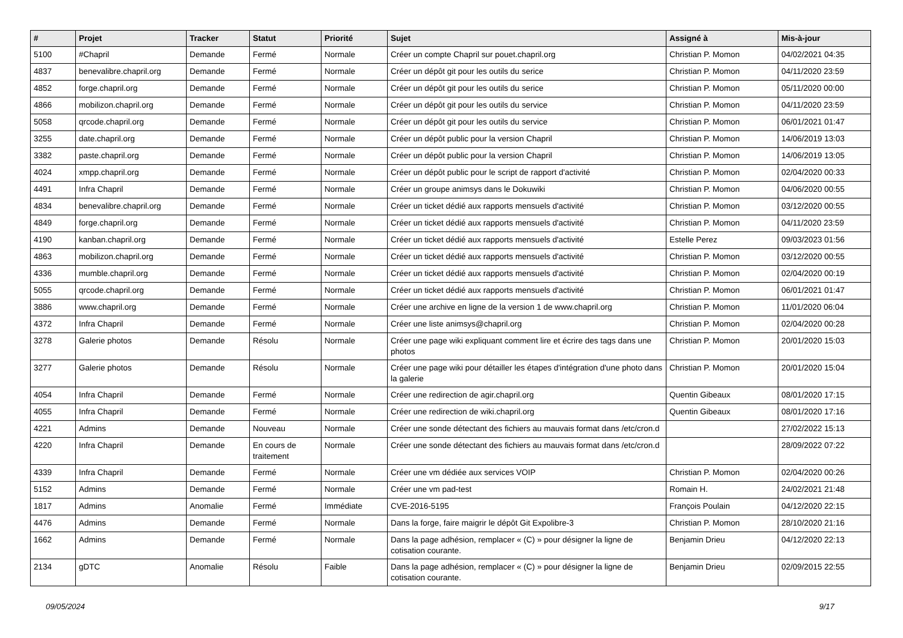| # | Projet | Tracker | Statut | Priorité | Sujet | Assigné à | Mis-à-jour |
| --- | --- | --- | --- | --- | --- | --- | --- |
| 5100 | #Chapril | Demande | Fermé | Normale | Créer un compte Chapril sur pouet.chapril.org | Christian P. Momon | 04/02/2021 04:35 |
| 4837 | benevalibre.chapril.org | Demande | Fermé | Normale | Créer un dépôt git pour les outils du serice | Christian P. Momon | 04/11/2020 23:59 |
| 4852 | forge.chapril.org | Demande | Fermé | Normale | Créer un dépôt git pour les outils du serice | Christian P. Momon | 05/11/2020 00:00 |
| 4866 | mobilizon.chapril.org | Demande | Fermé | Normale | Créer un dépôt git pour les outils du service | Christian P. Momon | 04/11/2020 23:59 |
| 5058 | qrcode.chapril.org | Demande | Fermé | Normale | Créer un dépôt git pour les outils du service | Christian P. Momon | 06/01/2021 01:47 |
| 3255 | date.chapril.org | Demande | Fermé | Normale | Créer un dépôt public pour la version Chapril | Christian P. Momon | 14/06/2019 13:03 |
| 3382 | paste.chapril.org | Demande | Fermé | Normale | Créer un dépôt public pour la version Chapril | Christian P. Momon | 14/06/2019 13:05 |
| 4024 | xmpp.chapril.org | Demande | Fermé | Normale | Créer un dépôt public pour le script de rapport d'activité | Christian P. Momon | 02/04/2020 00:33 |
| 4491 | Infra Chapril | Demande | Fermé | Normale | Créer un groupe animsys dans le Dokuwiki | Christian P. Momon | 04/06/2020 00:55 |
| 4834 | benevalibre.chapril.org | Demande | Fermé | Normale | Créer un ticket dédié aux rapports mensuels d'activité | Christian P. Momon | 03/12/2020 00:55 |
| 4849 | forge.chapril.org | Demande | Fermé | Normale | Créer un ticket dédié aux rapports mensuels d'activité | Christian P. Momon | 04/11/2020 23:59 |
| 4190 | kanban.chapril.org | Demande | Fermé | Normale | Créer un ticket dédié aux rapports mensuels d'activité | Estelle Perez | 09/03/2023 01:56 |
| 4863 | mobilizon.chapril.org | Demande | Fermé | Normale | Créer un ticket dédié aux rapports mensuels d'activité | Christian P. Momon | 03/12/2020 00:55 |
| 4336 | mumble.chapril.org | Demande | Fermé | Normale | Créer un ticket dédié aux rapports mensuels d'activité | Christian P. Momon | 02/04/2020 00:19 |
| 5055 | qrcode.chapril.org | Demande | Fermé | Normale | Créer un ticket dédié aux rapports mensuels d'activité | Christian P. Momon | 06/01/2021 01:47 |
| 3886 | www.chapril.org | Demande | Fermé | Normale | Créer une archive en ligne de la version 1 de www.chapril.org | Christian P. Momon | 11/01/2020 06:04 |
| 4372 | Infra Chapril | Demande | Fermé | Normale | Créer une liste animsys@chapril.org | Christian P. Momon | 02/04/2020 00:28 |
| 3278 | Galerie photos | Demande | Résolu | Normale | Créer une page wiki expliquant comment lire et écrire des tags dans une photos | Christian P. Momon | 20/01/2020 15:03 |
| 3277 | Galerie photos | Demande | Résolu | Normale | Créer une page wiki pour détailler les étapes d'intégration d'une photo dans la galerie | Christian P. Momon | 20/01/2020 15:04 |
| 4054 | Infra Chapril | Demande | Fermé | Normale | Créer une redirection de agir.chapril.org | Quentin Gibeaux | 08/01/2020 17:15 |
| 4055 | Infra Chapril | Demande | Fermé | Normale | Créer une redirection de wiki.chapril.org | Quentin Gibeaux | 08/01/2020 17:16 |
| 4221 | Admins | Demande | Nouveau | Normale | Créer une sonde détectant des fichiers au mauvais format dans /etc/cron.d | | 27/02/2022 15:13 |
| 4220 | Infra Chapril | Demande | En cours de traitement | Normale | Créer une sonde détectant des fichiers au mauvais format dans /etc/cron.d | | 28/09/2022 07:22 |
| 4339 | Infra Chapril | Demande | Fermé | Normale | Créer une vm dédiée aux services VOIP | Christian P. Momon | 02/04/2020 00:26 |
| 5152 | Admins | Demande | Fermé | Normale | Créer une vm pad-test | Romain H. | 24/02/2021 21:48 |
| 1817 | Admins | Anomalie | Fermé | Immédiate | CVE-2016-5195 | François Poulain | 04/12/2020 22:15 |
| 4476 | Admins | Demande | Fermé | Normale | Dans la forge, faire maigrir le dépôt Git Expolibre-3 | Christian P. Momon | 28/10/2020 21:16 |
| 1662 | Admins | Demande | Fermé | Normale | Dans la page adhésion, remplacer « (C) » pour désigner la ligne de cotisation courante. | Benjamin Drieu | 04/12/2020 22:13 |
| 2134 | gDTC | Anomalie | Résolu | Faible | Dans la page adhésion, remplacer « (C) » pour désigner la ligne de cotisation courante. | Benjamin Drieu | 02/09/2015 22:55 |
09/05/2024 9/17